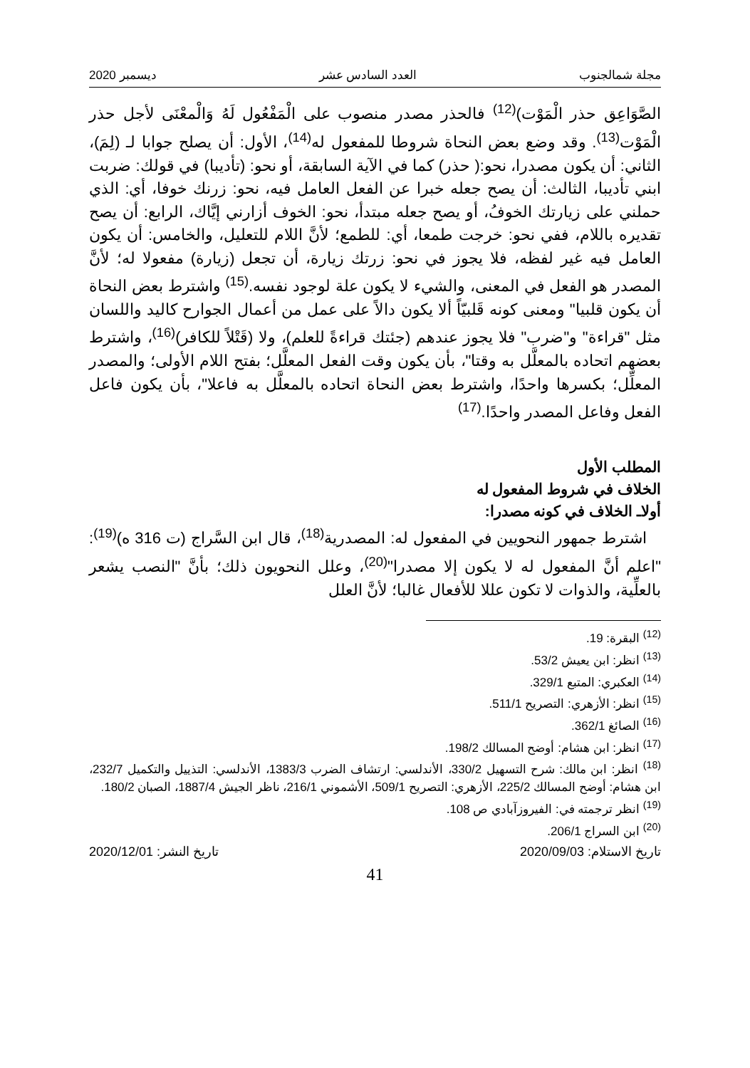مجلة شمالجنوب العدد السادس عشر ديسمبر 2020
الصَّوَاعِق حذر الْمَوْت)<sup>(12)</sup> فالحذر مصدر منصوب على الْمَفْعُول لَهُ وَالْمعْنَى لأجل حذر الْمَوْت<sup>(13)</sup>. وقد وضع بعض النحاة شروطا للمفعول له<sup>(14)</sup>، الأول: أن يصلح جوابا لـ (لِمَ)، الثاني: أن يكون مصدرا، نحو:( حذر) كما في الآية السابقة، أو نحو: (تأديبا) في قولك: ضربت ابني تأديبا، الثالث: أن يصح جعله خبرا عن الفعل العامل فيه، نحو: زرنك خوفا، أي: الذي حملني على زيارتك الخوفُ، أو يصح جعله مبتدأ، نحو: الخوف أزارني إيَّاك، الرابع: أن يصح تقديره باللام، ففي نحو: خرجت طمعا، أي: للطمع؛ لأنَّ اللام للتعليل، والخامس: أن يكون العامل فيه غير لفظه، فلا يجوز في نحو: زرتك زيارة، أن تجعل (زيارة) مفعولا له؛ لأنَّ المصدر هو الفعل في المعنى، والشيء لا يكون علة لوجود نفسه.<sup>(15)</sup> واشترط بعض النحاة أن يكون قلبيا" ومعنى كونه قَلبيّاً ألا يكون دالاً على عمل من أعمال الجوارح كاليد واللسان مثل "قراءة" و"ضرب" فلا يجوز عندهم (جئتك قراءةً للعلم)، ولا (قَتْلاً للكافر)<sup>(16)</sup>، واشترط بعضهم اتحاده بالمعلَّل به وقتا"، بأن يكون وقت الفعل المعلَّل؛ بفتح اللام الأولى؛ والمصدر المعلِّل؛ بكسرها واحدًا، واشترط بعض النحاة اتحاده بالمعلَّل به فاعلا"، بأن يكون فاعل الفعل وفاعل المصدر واحدًا.<sup>(17)</sup>
المطلب الأول
الخلاف في شروط المفعول له
أولاـ الخلاف في كونه مصدرا:
اشترط جمهور النحويين في المفعول له: المصدرية<sup>(18)</sup>، قال ابن السَّراج (ت 316 ه)<sup>(19)</sup>: "اعلم أنَّ المفعول له لا يكون إلا مصدرا"<sup>(20)</sup>، وعلل النحويون ذلك؛ بأنَّ "النصب يشعر بالعلِّية، والذوات لا تكون عللا للأفعال غالبا؛ لأنَّ العلل
<sup>(12)</sup> البقرة: 19.
<sup>(13)</sup> انظر: ابن يعيش 53/2.
<sup>(14)</sup> العكبري: المتبع 329/1.
<sup>(15)</sup> انظر: الأزهري: التصريح 511/1.
<sup>(16)</sup> الصائغ 362/1.
<sup>(17)</sup> انظر: ابن هشام: أوضح المسالك 198/2.
<sup>(18)</sup> انظر: ابن مالك: شرح التسهيل 330/2، الأندلسي: ارتشاف الضرب 1383/3، الأندلسي: التذييل والتكميل 232/7، ابن هشام: أوضح المسالك 225/2، الأزهري: التصريح 509/1، الأشموني 216/1، ناظر الجيش 1887/4، الصبان 180/2.
<sup>(19)</sup> انظر ترجمته في: الفيروزآبادي ص 108.
<sup>(20)</sup> ابن السراج 206/1.
تاريخ الاستلام: 2020/09/03 تاريخ النشر: 2020/12/01
41